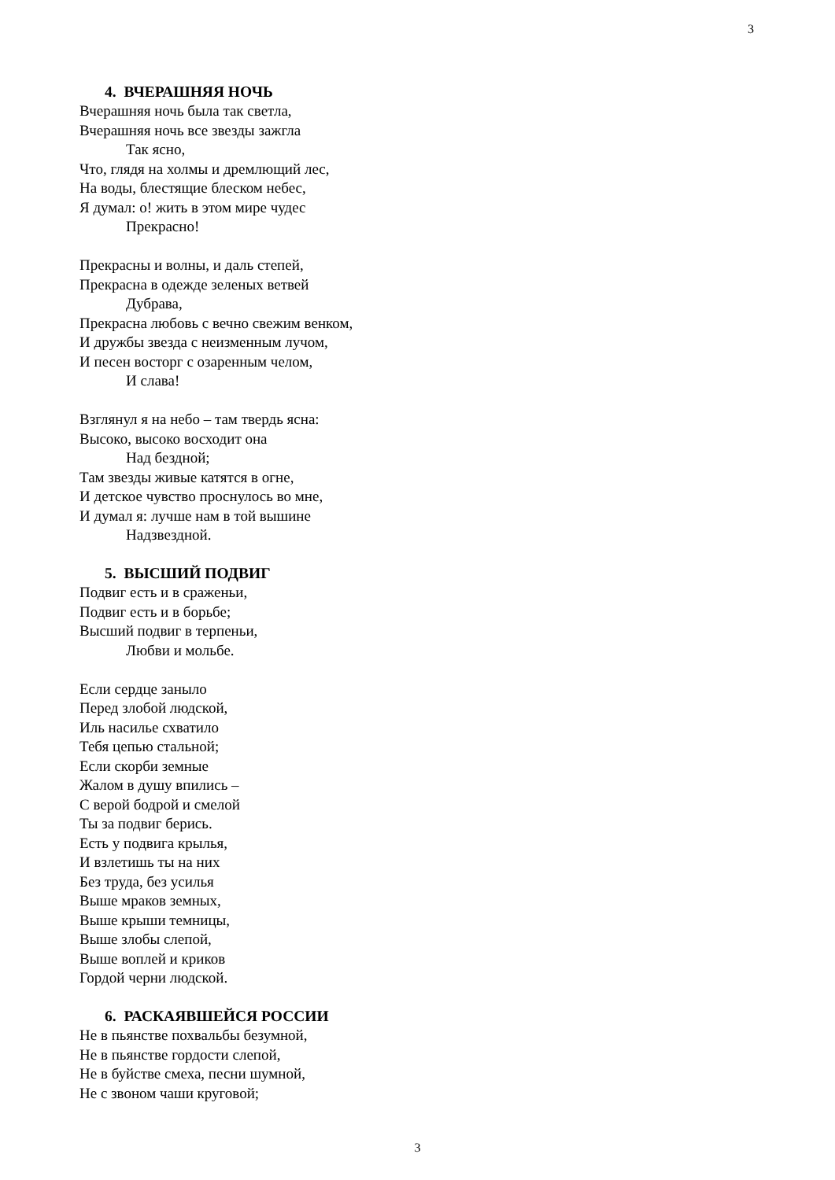3
4. ВЧЕРАШНЯЯ НОЧЬ
Вчерашняя ночь была так светла,
Вчерашняя ночь все звезды зажгла
Так ясно,
Что, глядя на холмы и дремлющий лес,
На воды, блестящие блеском небес,
Я думал: о! жить в этом мире чудес
Прекрасно!
Прекрасны и волны, и даль степей,
Прекрасна в одежде зеленых ветвей
Дубрава,
Прекрасна любовь с вечно свежим венком,
И дружбы звезда с неизменным лучом,
И песен восторг с озаренным челом,
И слава!
Взглянул я на небо – там твердь ясна:
Высоко, высоко восходит она
Над бездной;
Там звезды живые катятся в огне,
И детское чувство проснулось во мне,
И думал я: лучше нам в той вышине
Надзвездной.
5. ВЫСШИЙ ПОДВИГ
Подвиг есть и в сраженьи,
Подвиг есть и в борьбе;
Высший подвиг в терпеньи,
Любви и мольбе.
Если сердце заныло
Перед злобой людской,
Иль насилье схватило
Тебя цепью стальной;
Если скорби земные
Жалом в душу впились –
С верой бодрой и смелой
Ты за подвиг берись.
Есть у подвига крылья,
И взлетишь ты на них
Без труда, без усилья
Выше мраков земных,
Выше крыши темницы,
Выше злобы слепой,
Выше воплей и криков
Гордой черни людской.
6. РАСКАЯВШЕЙСЯ РОССИИ
Не в пьянстве похвальбы безумной,
Не в пьянстве гордости слепой,
Не в буйстве смеха, песни шумной,
Не с звоном чаши круговой;
3